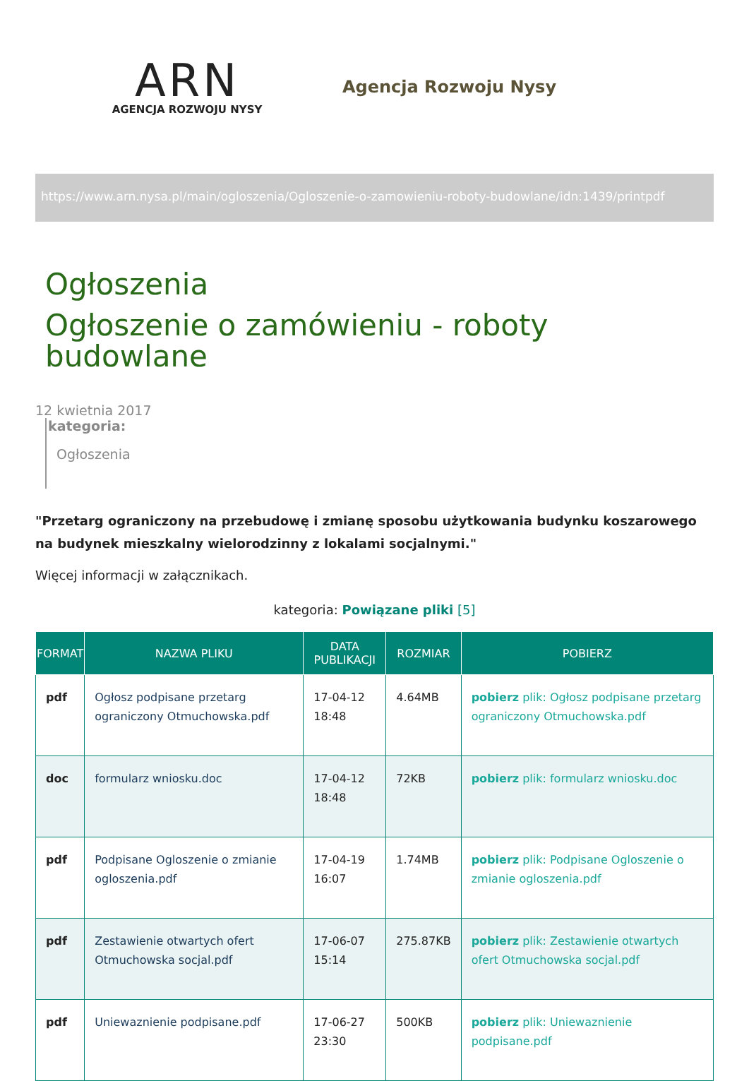ARN
AGENCJA ROZWOJU NYSY
Agencja Rozwoju Nysy
https://www.arn.nysa.pl/main/ogloszenia/Ogloszenie-o-zamowieniu-roboty-budowlane/idn:1439/printpdf
Ogłoszenia
Ogłoszenie o zamówieniu - roboty
budowlane
12 kwietnia 2017
kategoria:
Ogłoszenia
"Przetarg ograniczony na przebudowę i zmianę sposobu użytkowania budynku koszarowego na budynek mieszkalny wielorodzinny z lokalami socjalnymi."
Więcej informacji w załącznikach.
kategoria: Powiązane pliki [5]
| FORMAT | NAZWA PLIKU | DATA PUBLIKACJI | ROZMIAR | POBIERZ |
| --- | --- | --- | --- | --- |
| pdf | Ogłosz podpisane przetarg ograniczony Otmuchowska.pdf | 17-04-12 18:48 | 4.64MB | pobierz plik: Ogłosz podpisane przetarg ograniczony Otmuchowska.pdf |
| doc | formularz wniosku.doc | 17-04-12 18:48 | 72KB | pobierz plik: formularz wniosku.doc |
| pdf | Podpisane Ogloszenie o zmianie ogloszenia.pdf | 17-04-19 16:07 | 1.74MB | pobierz plik: Podpisane Ogloszenie o zmianie ogloszenia.pdf |
| pdf | Zestawienie otwartych ofert Otmuchowska socjal.pdf | 17-06-07 15:14 | 275.87KB | pobierz plik: Zestawienie otwartych ofert Otmuchowska socjal.pdf |
| pdf | Uniewaznienie podpisane.pdf | 17-06-27 23:30 | 500KB | pobierz plik: Uniewaznienie podpisane.pdf |